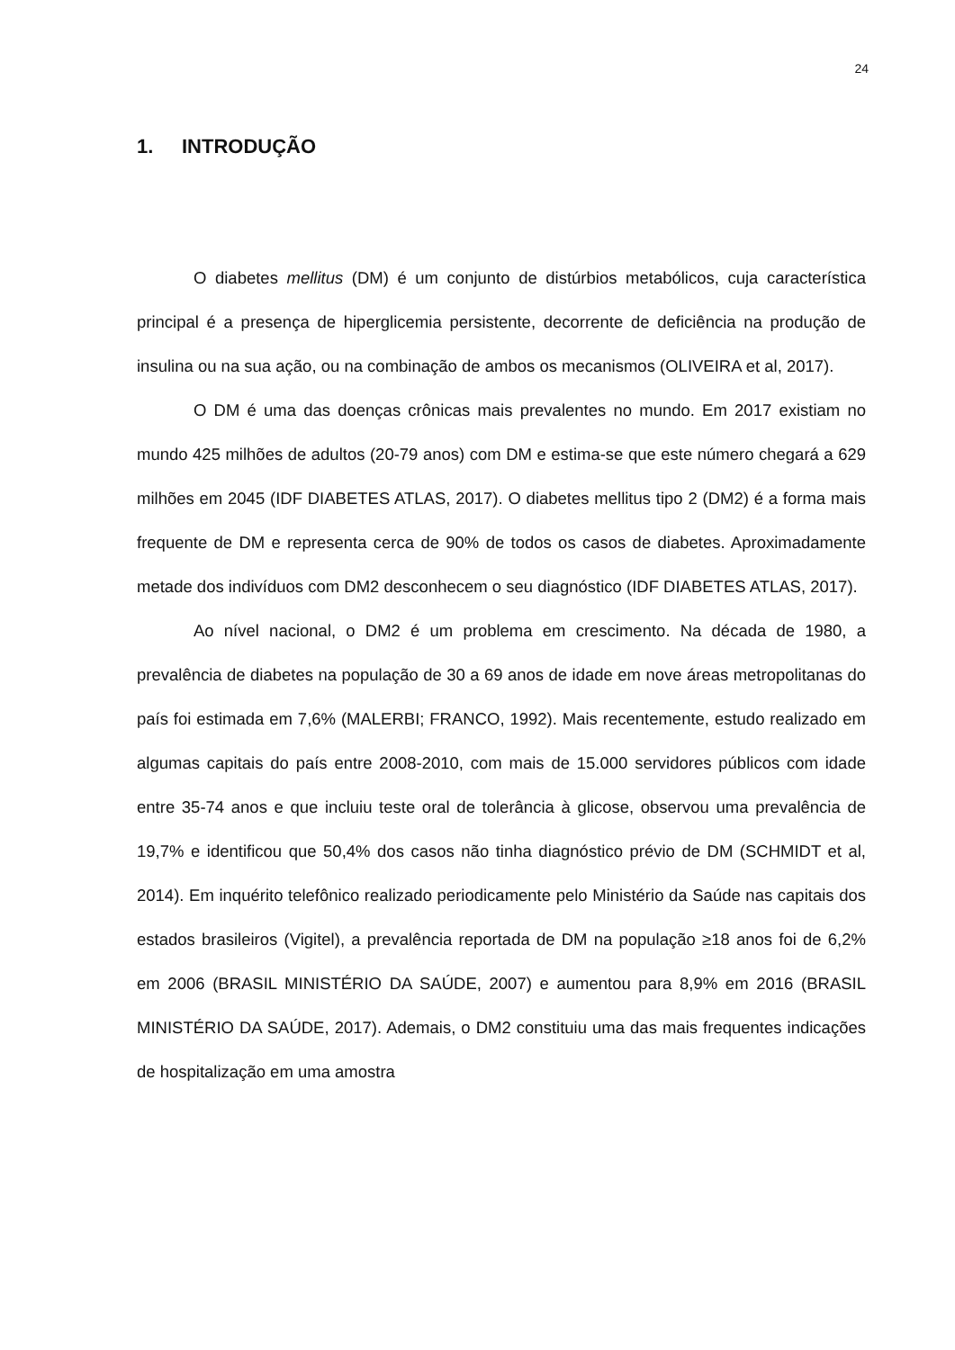24
1. INTRODUÇÃO
O diabetes mellitus (DM) é um conjunto de distúrbios metabólicos, cuja característica principal é a presença de hiperglicemia persistente, decorrente de deficiência na produção de insulina ou na sua ação, ou na combinação de ambos os mecanismos (OLIVEIRA et al, 2017).
O DM é uma das doenças crônicas mais prevalentes no mundo. Em 2017 existiam no mundo 425 milhões de adultos (20-79 anos) com DM e estima-se que este número chegará a 629 milhões em 2045 (IDF DIABETES ATLAS, 2017). O diabetes mellitus tipo 2 (DM2) é a forma mais frequente de DM e representa cerca de 90% de todos os casos de diabetes. Aproximadamente metade dos indivíduos com DM2 desconhecem o seu diagnóstico (IDF DIABETES ATLAS, 2017).
Ao nível nacional, o DM2 é um problema em crescimento. Na década de 1980, a prevalência de diabetes na população de 30 a 69 anos de idade em nove áreas metropolitanas do país foi estimada em 7,6% (MALERBI; FRANCO, 1992). Mais recentemente, estudo realizado em algumas capitais do país entre 2008-2010, com mais de 15.000 servidores públicos com idade entre 35-74 anos e que incluiu teste oral de tolerância à glicose, observou uma prevalência de 19,7% e identificou que 50,4% dos casos não tinha diagnóstico prévio de DM (SCHMIDT et al, 2014). Em inquérito telefônico realizado periodicamente pelo Ministério da Saúde nas capitais dos estados brasileiros (Vigitel), a prevalência reportada de DM na população ≥18 anos foi de 6,2% em 2006 (BRASIL MINISTÉRIO DA SAÚDE, 2007) e aumentou para 8,9% em 2016 (BRASIL MINISTÉRIO DA SAÚDE, 2017). Ademais, o DM2 constituiu uma das mais frequentes indicações de hospitalização em uma amostra